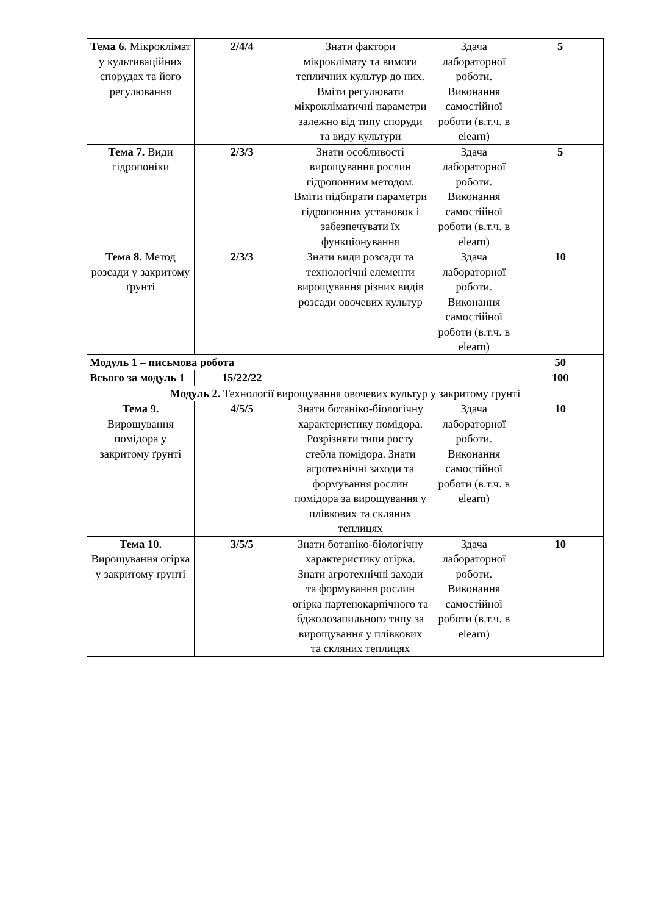| Тема 6. Мікроклімат у культиваційних спорудах та його регулювання | 2/4/4 | Знати фактори мікроклімату та вимоги тепличних культур до них. Вміти регулювати мікрокліматичні параметри залежно від типу споруди та виду культури | Здача лабораторної роботи. Виконання самостійної роботи (в.т.ч. в elearn) | 5 |
| Тема 7. Види гідропоніки | 2/3/3 | Знати особливості вирощування рослин гідропонним методом. Вміти підбирати параметри гідропонних установок і забезпечувати їх функціонування | Здача лабораторної роботи. Виконання самостійної роботи (в.т.ч. в elearn) | 5 |
| Тема 8. Метод розсади у закритому ґрунті | 2/3/3 | Знати види розсади та технологічні елементи вирощування різних видів розсади овочевих культур | Здача лабораторної роботи. Виконання самостійної роботи (в.т.ч. в elearn) | 10 |
| Модуль 1 – письмова робота | | | | 50 |
| Всього за модуль 1 | 15/22/22 | | | 100 |
| Модуль 2. Технології вирощування овочевих культур у закритому ґрунті | | | | |
| Тема 9. Вирощування помідора у закритому ґрунті | 4/5/5 | Знати ботаніко-біологічну характеристику помідора. Розрізняти типи росту стебла помідора. Знати агротехнічні заходи та формування рослин помідора за вирощування у плівкових та скляних теплицях | Здача лабораторної роботи. Виконання самостійної роботи (в.т.ч. в elearn) | 10 |
| Тема 10. Вирощування огірка у закритому ґрунті | 3/5/5 | Знати ботаніко-біологічну характеристику огірка. Знати агротехнічні заходи та формування рослин огірка партенокарпічного та бджолозапильного типу за вирощування у плівкових та скляних теплицях | Здача лабораторної роботи. Виконання самостійної роботи (в.т.ч. в elearn) | 10 |